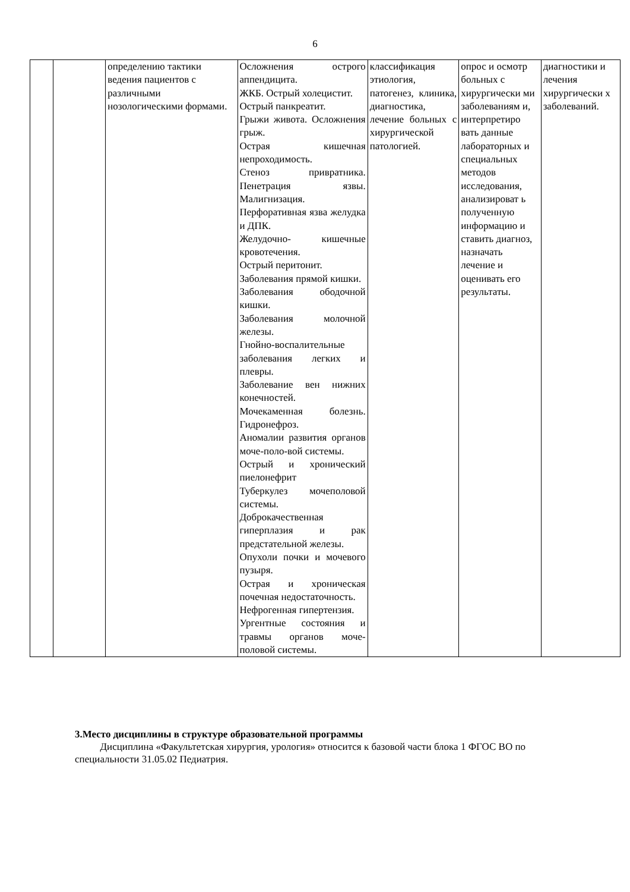6
| | | определению тактики ведения пациентов с различными нозологическими формами. | Осложнения острого аппендицита. ЖКБ. Острый холецистит. Острый панкреатит. Грыжи живота. Осложнения грыж. Острая кишечная непроходимость. Стеноз привратника. Пенетрация язвы. Малигнизация. Перфоративная язва желудка и ДПК. Желудочно- кишечные кровотечения. Острый перитонит. Заболевания прямой кишки. Заболевания ободочной кишки. Заболевания молочной железы. Гнойно-воспалительные заболевания легких и плевры. Заболевание вен нижних конечностей. Мочекаменная болезнь. Гидронефроз. Аномалии развития органов моче-поло-вой системы. Острый и хронический пиелонефрит Туберкулез мочеполовой системы. Доброкачественная гиперплазия и рак предстательной железы. Опухоли почки и мочевого пузыря. Острая и хроническая почечная недостаточность. Нефрогенная гипертензия. Ургентные состояния и травмы органов моче-половой системы. | классификация этиология, патогенез, клиника, диагностика, лечение больных с хирургической патологией. | опрос и осмотр больных с хирургически ми заболеваниям и, интерпретиро вать данные лабораторных и специальных методов исследования, анализироват ь полученную информацию и ставить диагноз, назначать лечение и оценивать его результаты. | диагностики и лечения хирургически х заболеваний. |
3.Место дисциплины в структуре образовательной программы
Дисциплина «Факультетская хирургия, урология» относится к базовой части блока 1 ФГОС ВО по специальности 31.05.02 Педиатрия.